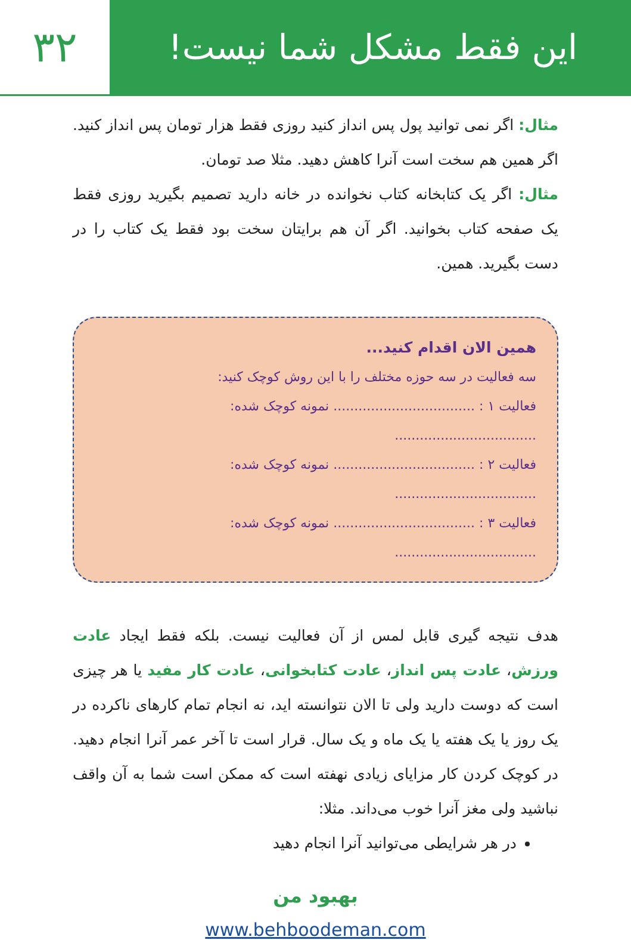این فقط مشکل شما نیست!
۳۲
مثال: اگر نمی توانید پول پس انداز کنید روزی فقط هزار تومان پس انداز کنید. اگر همین هم سخت است آنرا کاهش دهید. مثلا صد تومان.
مثال: اگر یک کتابخانه کتاب نخوانده در خانه دارید تصمیم بگیرید روزی فقط یک صفحه کتاب بخوانید. اگر آن هم برایتان سخت بود فقط یک کتاب را در دست بگیرید. همین.
همین الان اقدام کنید...
سه فعالیت در سه حوزه مختلف را با این روش کوچک کنید:
فعالیت ۱ : .................................. نمونه کوچک شده: ..................................
فعالیت ۲ : .................................. نمونه کوچک شده: ..................................
فعالیت ۳ : .................................. نمونه کوچک شده: ..................................
هدف نتیجه گیری قابل لمس از آن فعالیت نیست. بلکه فقط ایجاد عادت ورزش، عادت پس انداز، عادت کتابخوانی، عادت کار مفید یا هر چیزی است که دوست دارید ولی تا الان نتوانسته اید، نه انجام تمام کارهای ناکرده در یک روز یا یک هفته یا یک ماه و یک سال. قرار است تا آخر عمر آنرا انجام دهید. در کوچک کردن کار مزایای زیادی نهفته است که ممکن است شما به آن واقف نباشید ولی مغز آنرا خوب می‌داند. مثلا:
در هر شرایطی می‌توانید آنرا انجام دهید
بهبود من
www.behboodeman.com